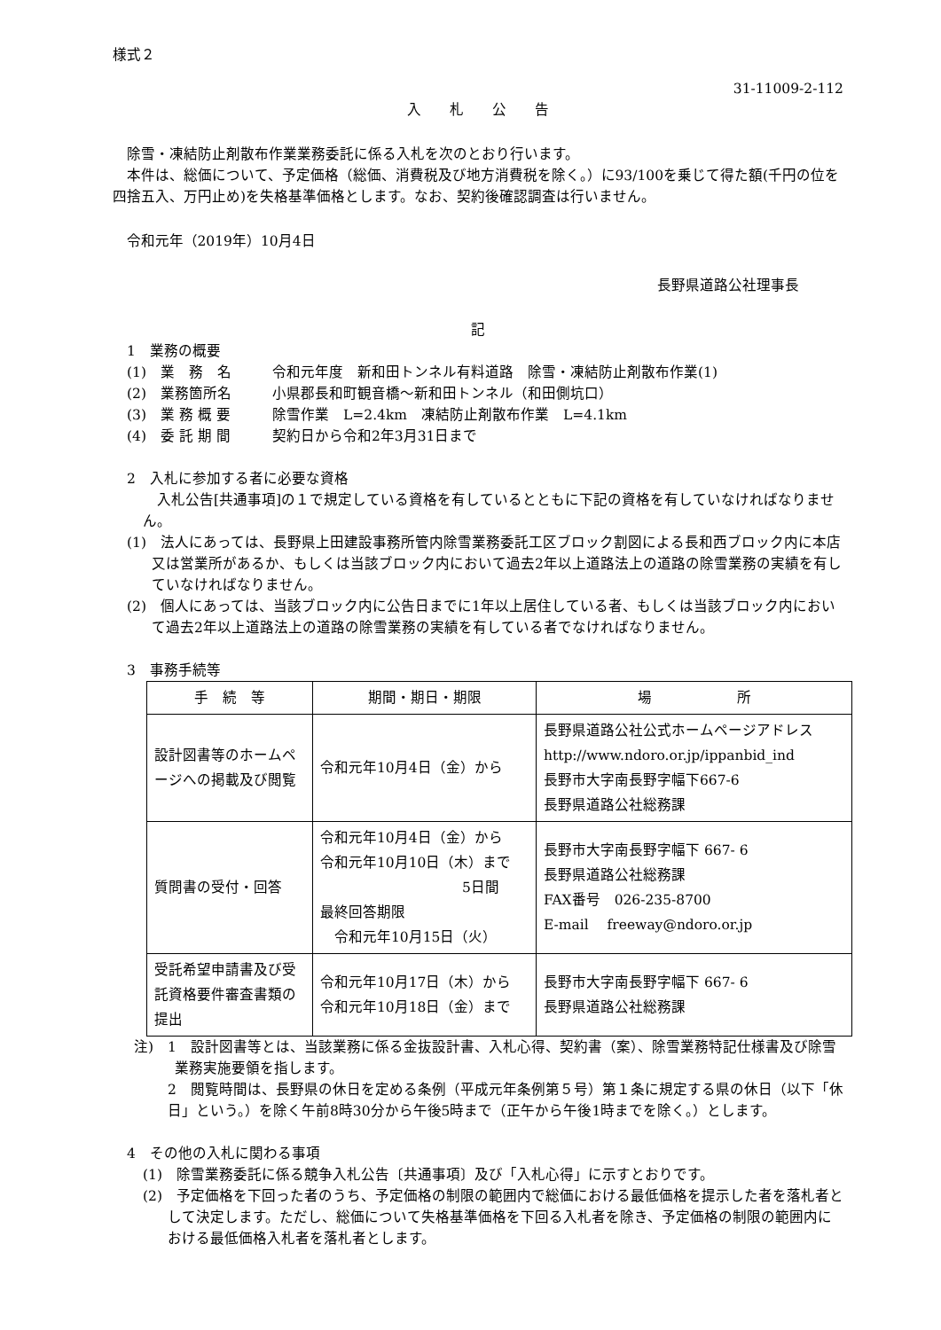様式２
31-11009-2-112
入　　札　　公　　告
除雪・凍結防止剤散布作業業務委託に係る入札を次のとおり行います。
本件は、総価について、予定価格（総価、消費税及び地方消費税を除く。）に93/100を乗じて得た額(千円の位を四捨五入、万円止め)を失格基準価格とします。なお、契約後確認調査は行いません。
令和元年（2019年）10月4日
長野県道路公社理事長
記
　1　業務の概要
　(1)　業　務　名 令和元年度　新和田トンネル有料道路　除雪・凍結防止剤散布作業(1)
　(2)　業務箇所名 小県郡長和町観音橋～新和田トンネル（和田側坑口）
　(3)　業 務 概 要 除雪作業　L=2.4km　凍結防止剤散布作業　L=4.1km
　(4)　委 託 期 間 契約日から令和2年3月31日まで
　2　入札に参加する者に必要な資格
　入札公告[共通事項]の１で規定している資格を有しているとともに下記の資格を有していなければなりません。
(1)　法人にあっては、長野県上田建設事務所管内除雪業務委託工区ブロック割図による長和西ブロック内に本店又は営業所があるか、もしくは当該ブロック内において過去2年以上道路法上の道路の除雪業務の実績を有していなければなりません。
(2)　個人にあっては、当該ブロック内に公告日までに1年以上居住している者、もしくは当該ブロック内において過去2年以上道路法上の道路の除雪業務の実績を有している者でなければなりません。
　3　事務手続等
| 手 続 等 | 期間・期日・期限 | 場 所 |
| --- | --- | --- |
| 設計図書等のホームページへの掲載及び閲覧 | 令和元年10月4日（金）から | 長野県道路公社公式ホームページアドレス http://www.ndoro.or.jp/ippanbid_ind 長野市大字南長野字幅下667-6 長野県道路公社総務課 |
| 質問書の受付・回答 | 令和元年10月4日（金）から 令和元年10月10日（木）まで 5日間 最終回答期限 令和元年10月15日（火） | 長野市大字南長野字幅下 667- 6 長野県道路公社総務課 FAX番号 026-235-8700 E-mail freeway@ndoro.or.jp |
| 受託希望申請書及び受託資格要件審査書類の提出 | 令和元年10月17日（木）から 令和元年10月18日（金）まで | 長野市大字南長野字幅下 667- 6 長野県道路公社総務課 |
注)　1　設計図書等とは、当該業務に係る金抜設計書、入札心得、契約書（案）、除雪業務特記仕様書及び除雪業務実施要領を指します。
2　閲覧時間は、長野県の休日を定める条例（平成元年条例第５号）第１条に規定する県の休日（以下「休日」という。）を除く午前8時30分から午後5時まで（正午から午後1時までを除く。）とします。
　4　その他の入札に関わる事項
(1)　除雪業務委託に係る競争入札公告〔共通事項〕及び「入札心得」に示すとおりです。
(2)　予定価格を下回った者のうち、予定価格の制限の範囲内で総価における最低価格を提示した者を落札者として決定します。ただし、総価について失格基準価格を下回る入札者を除き、予定価格の制限の範囲内における最低価格入札者を落札者とします。